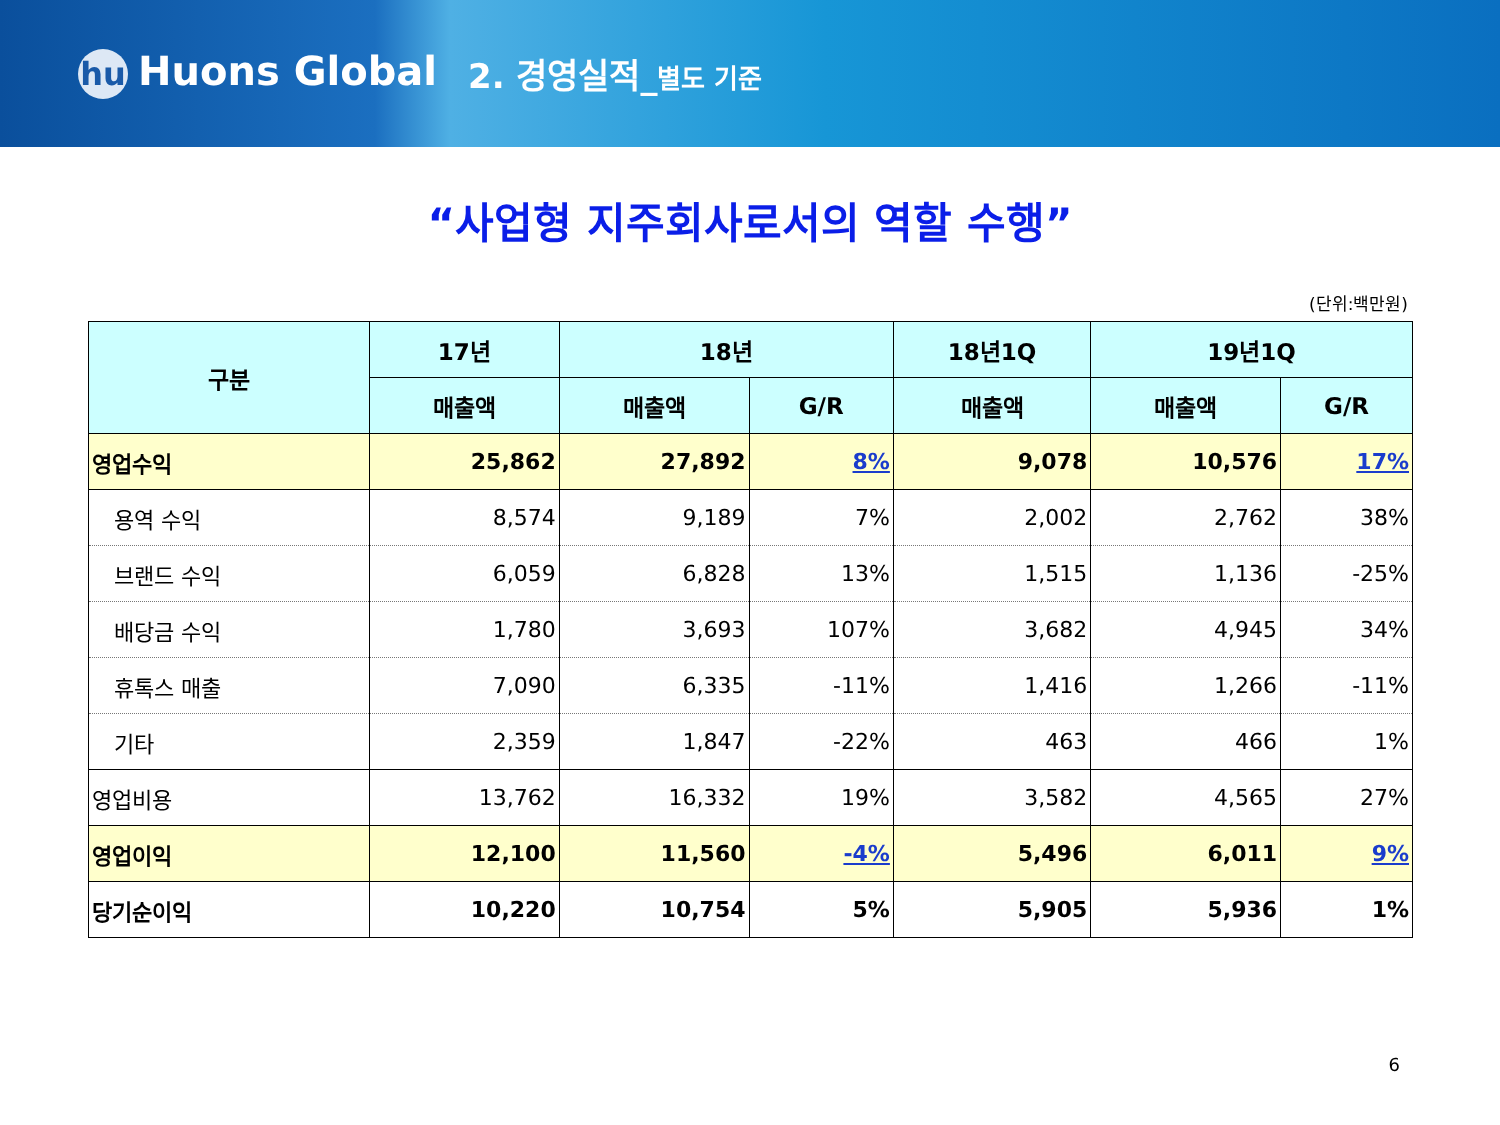hu Huons Global
2. 경영실적_별도 기준
“사업형 지주회사로서의 역할 수행”
(단위:백만원)
| 구분 | 17년 | 18년 | | 18년1Q | 19년1Q | |
| --- | --- | --- | --- | --- | --- | --- |
| | 매출액 | 매출액 | G/R | 매출액 | 매출액 | G/R |
| 영업수익 | 25,862 | 27,892 | 8% | 9,078 | 10,576 | 17% |
| 용역 수익 | 8,574 | 9,189 | 7% | 2,002 | 2,762 | 38% |
| 브랜드 수익 | 6,059 | 6,828 | 13% | 1,515 | 1,136 | -25% |
| 배당금 수익 | 1,780 | 3,693 | 107% | 3,682 | 4,945 | 34% |
| 휴톡스 매출 | 7,090 | 6,335 | -11% | 1,416 | 1,266 | -11% |
| 기타 | 2,359 | 1,847 | -22% | 463 | 466 | 1% |
| 영업비용 | 13,762 | 16,332 | 19% | 3,582 | 4,565 | 27% |
| 영업이익 | 12,100 | 11,560 | -4% | 5,496 | 6,011 | 9% |
| 당기순이익 | 10,220 | 10,754 | 5% | 5,905 | 5,936 | 1% |
6